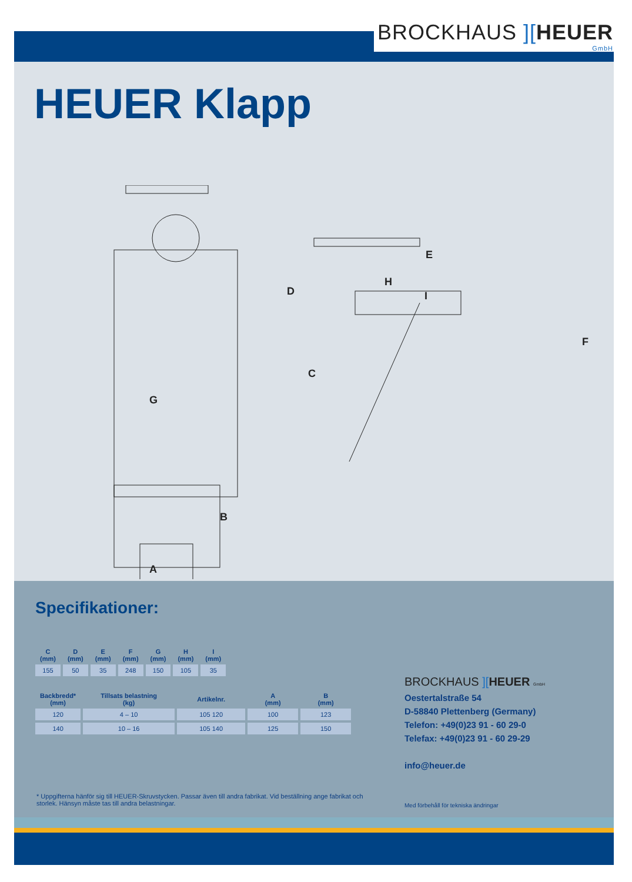BROCKHAUS ][HEUER
GmbH
HEUER Klapp
G
D
E
H
I
C
F
B
A
Specifikationer:
| C (mm) | D (mm) | E (mm) | F (mm) | G (mm) | H (mm) | I (mm) |
| --- | --- | --- | --- | --- | --- | --- |
| 155 | 50 | 35 | 248 | 150 | 105 | 35 |
| Backbredd* (mm) | Tillsats belastning (kg) | Artikelnr. | A (mm) | B (mm) |
| --- | --- | --- | --- | --- |
| 120 | 4 – 10 | 105 120 | 100 | 123 |
| 140 | 10 – 16 | 105 140 | 125 | 150 |
BROCKHAUS ][HEUER GmbH
Oestertalstraße 54
D-58840 Plettenberg (Germany)
Telefon: +49(0)23 91 - 60 29-0
Telefax: +49(0)23 91 - 60 29-29
info@heuer.de
* Uppgifterna hänför sig till HEUER-Skruvstycken. Passar även till andra fabrikat. Vid beställning ange fabrikat och storlek. Hänsyn måste tas till andra belastningar.
Med förbehåll för tekniska ändringar